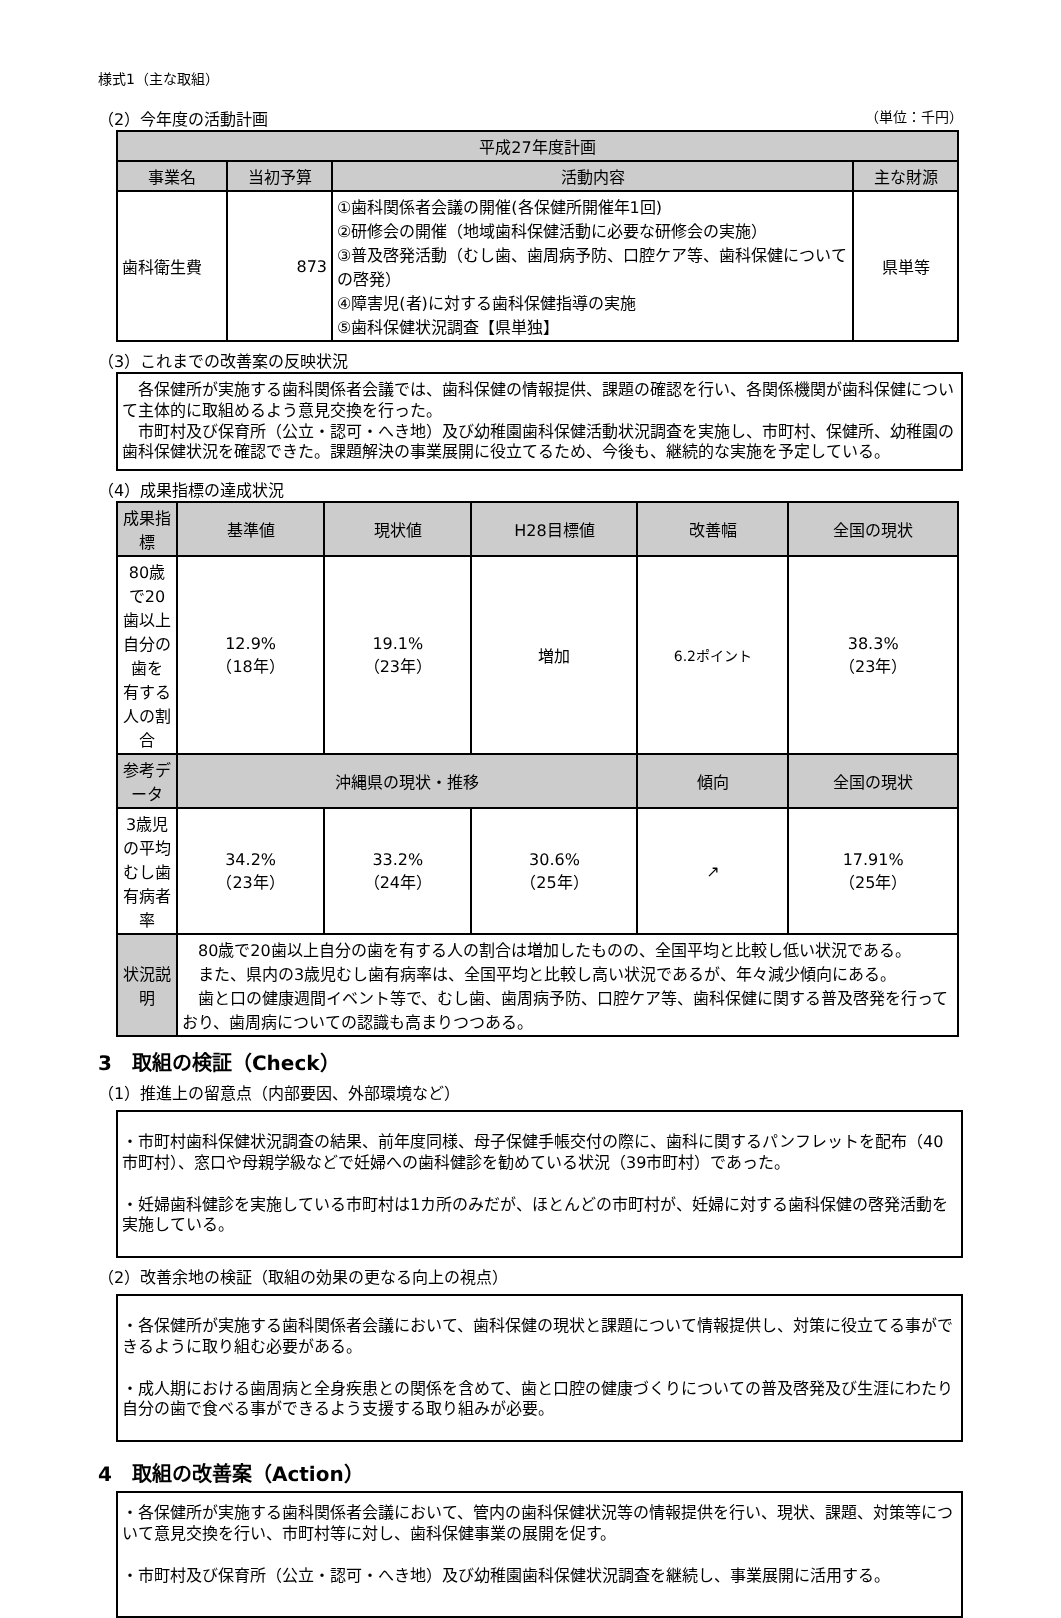様式1（主な取組）
（2）今年度の活動計画 （単位：千円）
| 平成27年度計画 | | | |
| --- | --- | --- | --- |
| 事業名 | 当初予算 | 活動内容 | 主な財源 |
| 歯科衛生費 | 873 | ①歯科関係者会議の開催(各保健所開催年1回) ②研修会の開催（地域歯科保健活動に必要な研修会の実施） ③普及啓発活動（むし歯、歯周病予防、口腔ケア等、歯科保健についての啓発） ④障害児(者)に対する歯科保健指導の実施 ⑤歯科保健状況調査【県単独】 | 県単等 |
（3）これまでの改善案の反映状況
　各保健所が実施する歯科関係者会議では、歯科保健の情報提供、課題の確認を行い、各関係機関が歯科保健について主体的に取組めるよう意見交換を行った。
　市町村及び保育所（公立・認可・へき地）及び幼稚園歯科保健活動状況調査を実施し、市町村、保健所、幼稚園の歯科保健状況を確認できた。課題解決の事業展開に役立てるため、今後も、継続的な実施を予定している。
（4）成果指標の達成状況
| 成果指標 | 基準値 | 現状値 | H28目標値 | 改善幅 | 全国の現状 |
| --- | --- | --- | --- | --- | --- |
| 80歳で20歯以上自分の歯を 有する人の割合 | 12.9% （18年） | 19.1% （23年） | 増加 | 6.2ポイント | 38.3% （23年） |
| 参考データ | 沖縄県の現状・推移 | | | 傾向 | 全国の現状 |
| 3歳児の平均むし歯有病者率 | 34.2% （23年） | 33.2% （24年） | 30.6% （25年） | ↗ | 17.91% （25年） |
| 状況説明 | 80歳で20歯以上自分の歯を有する人の割合は増加したものの、全国平均と比較し低い状況である。 また、県内の3歳児むし歯有病率は、全国平均と比較し高い状況であるが、年々減少傾向にある。 歯と口の健康週間イベント等で、むし歯、歯周病予防、口腔ケア等、歯科保健に関する普及啓発を行っており、歯周病についての認識も高まりつつある。 | | | | |
3　取組の検証（Check）
（1）推進上の留意点（内部要因、外部環境など）
・市町村歯科保健状況調査の結果、前年度同様、母子保健手帳交付の際に、歯科に関するパンフレットを配布（40市町村）、窓口や母親学級などで妊婦への歯科健診を勧めている状況（39市町村）であった。
・妊婦歯科健診を実施している市町村は1カ所のみだが、ほとんどの市町村が、妊婦に対する歯科保健の啓発活動を実施している。
（2）改善余地の検証（取組の効果の更なる向上の視点）
・各保健所が実施する歯科関係者会議において、歯科保健の現状と課題について情報提供し、対策に役立てる事ができるように取り組む必要がある。
・成人期における歯周病と全身疾患との関係を含めて、歯と口腔の健康づくりについての普及啓発及び生涯にわたり自分の歯で食べる事ができるよう支援する取り組みが必要。
4　取組の改善案（Action）
・各保健所が実施する歯科関係者会議において、管内の歯科保健状況等の情報提供を行い、現状、課題、対策等について意見交換を行い、市町村等に対し、歯科保健事業の展開を促す。
・市町村及び保育所（公立・認可・へき地）及び幼稚園歯科保健状況調査を継続し、事業展開に活用する。